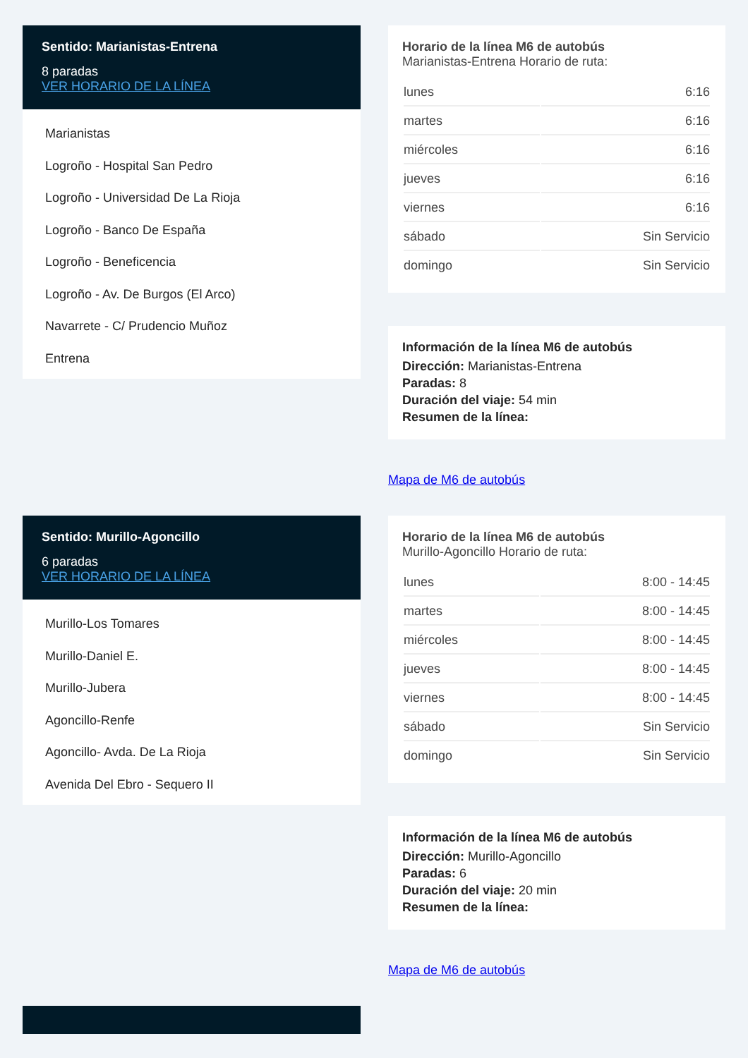Sentido: Marianistas-Entrena
8 paradas
VER HORARIO DE LA LÍNEA
Marianistas
Logroño - Hospital San Pedro
Logroño - Universidad De La Rioja
Logroño - Banco De España
Logroño - Beneficencia
Logroño - Av. De Burgos (El Arco)
Navarrete - C/ Prudencio Muñoz
Entrena
Horario de la línea M6 de autobús
Marianistas-Entrena Horario de ruta:
| lunes | 6:16 |
| martes | 6:16 |
| miércoles | 6:16 |
| jueves | 6:16 |
| viernes | 6:16 |
| sábado | Sin Servicio |
| domingo | Sin Servicio |
Información de la línea M6 de autobús
Dirección: Marianistas-Entrena
Paradas: 8
Duración del viaje: 54 min
Resumen de la línea:
Mapa de M6 de autobús
Sentido: Murillo-Agoncillo
6 paradas
VER HORARIO DE LA LÍNEA
Murillo-Los Tomares
Murillo-Daniel E.
Murillo-Jubera
Agoncillo-Renfe
Agoncillo- Avda. De La Rioja
Avenida Del Ebro - Sequero II
Horario de la línea M6 de autobús
Murillo-Agoncillo Horario de ruta:
| lunes | 8:00 - 14:45 |
| martes | 8:00 - 14:45 |
| miércoles | 8:00 - 14:45 |
| jueves | 8:00 - 14:45 |
| viernes | 8:00 - 14:45 |
| sábado | Sin Servicio |
| domingo | Sin Servicio |
Información de la línea M6 de autobús
Dirección: Murillo-Agoncillo
Paradas: 6
Duración del viaje: 20 min
Resumen de la línea:
Mapa de M6 de autobús